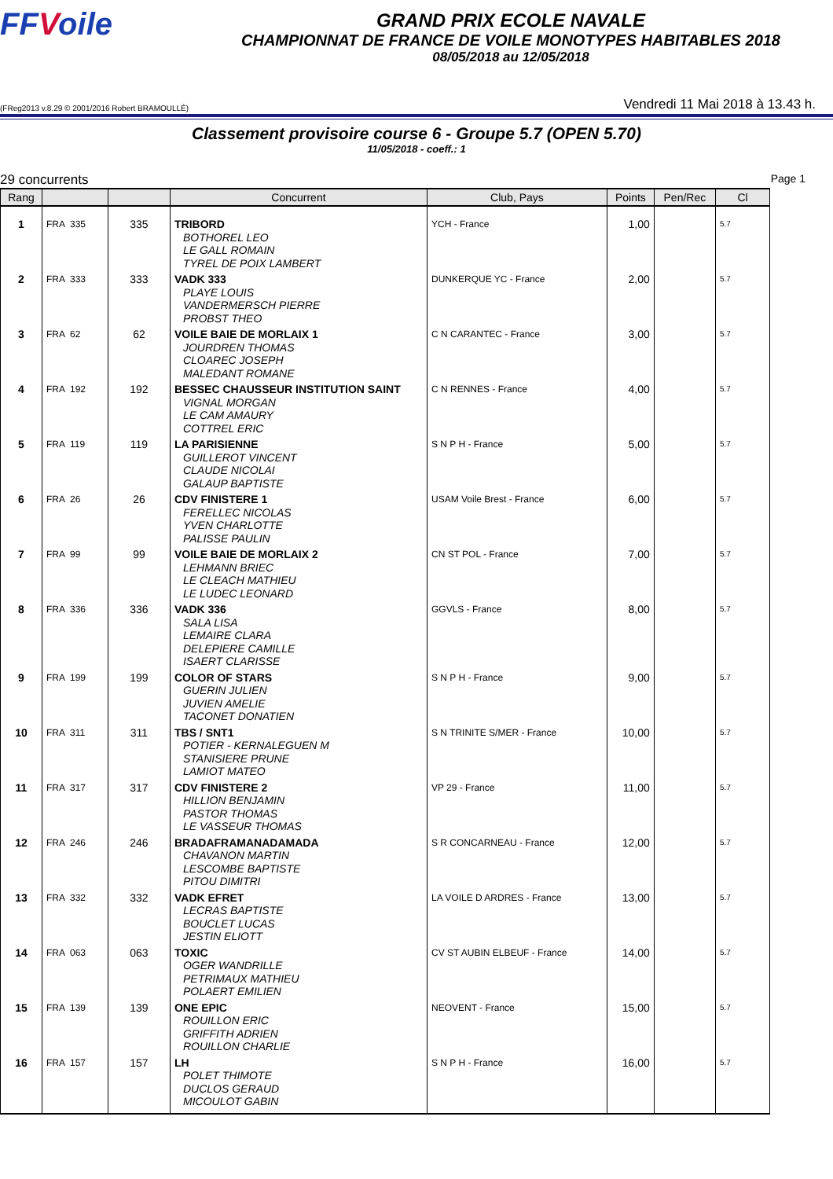FFVoile
GRAND PRIX ECOLE NAVALE
CHAMPIONNAT DE FRANCE DE VOILE MONOTYPES HABITABLES 2018
08/05/2018 au 12/05/2018
(FReg2013 v.8.29 © 2001/2016 Robert BRAMOULLÉ)
Vendredi 11 Mai 2018 à 13.43 h.
Classement provisoire course 6 - Groupe 5.7 (OPEN 5.70)
11/05/2018 - coeff.: 1
29 concurrents Page 1
| Rang | | | Concurrent | Club, Pays | Points | Pen/Rec | Cl |
| --- | --- | --- | --- | --- | --- | --- | --- |
| 1 | FRA 335 | 335 | TRIBORD BOTHOREL LEO LE GALL ROMAIN TYREL DE POIX LAMBERT | YCH - France | 1,00 | | 5.7 |
| 2 | FRA 333 | 333 | VADK 333 PLAYE LOUIS VANDERMERSCH PIERRE PROBST THEO | DUNKERQUE YC - France | 2,00 | | 5.7 |
| 3 | FRA 62 | 62 | VOILE BAIE DE MORLAIX 1 JOURDREN THOMAS CLOAREC JOSEPH MALEDANT ROMANE | C N CARANTEC - France | 3,00 | | 5.7 |
| 4 | FRA 192 | 192 | BESSEC CHAUSSEUR INSTITUTION SAINT VIGNAL MORGAN LE CAM AMAURY COTTREL ERIC | C N RENNES - France | 4,00 | | 5.7 |
| 5 | FRA 119 | 119 | LA PARISIENNE GUILLEROT VINCENT CLAUDE NICOLAI GALAUP BAPTISTE | S N P H - France | 5,00 | | 5.7 |
| 6 | FRA 26 | 26 | CDV FINISTERE 1 FERELLEC NICOLAS YVEN CHARLOTTE PALISSE PAULIN | USAM Voile Brest - France | 6,00 | | 5.7 |
| 7 | FRA 99 | 99 | VOILE BAIE DE MORLAIX 2 LEHMANN BRIEC LE CLEACH MATHIEU LE LUDEC LEONARD | CN ST POL - France | 7,00 | | 5.7 |
| 8 | FRA 336 | 336 | VADK 336 SALA LISA LEMAIRE CLARA DELEPIERE CAMILLE ISAERT CLARISSE | GGVLS - France | 8,00 | | 5.7 |
| 9 | FRA 199 | 199 | COLOR OF STARS GUERIN JULIEN JUVIEN AMELIE TACONET DONATIEN | S N P H - France | 9,00 | | 5.7 |
| 10 | FRA 311 | 311 | TBS / SNT1 POTIER - KERNALEGUEN M STANISIERE PRUNE LAMIOT MATEO | S N TRINITE S/MER - France | 10,00 | | 5.7 |
| 11 | FRA 317 | 317 | CDV FINISTERE 2 HILLION BENJAMIN PASTOR THOMAS LE VASSEUR THOMAS | VP 29 - France | 11,00 | | 5.7 |
| 12 | FRA 246 | 246 | BRADAFRAMANADAMADA CHAVANON MARTIN LESCOMBE BAPTISTE PITOU DIMITRI | S R CONCARNEAU - France | 12,00 | | 5.7 |
| 13 | FRA 332 | 332 | VADK EFRET LECRAS BAPTISTE BOUCLET LUCAS JESTIN ELIOTT | LA VOILE D ARDRES - France | 13,00 | | 5.7 |
| 14 | FRA 063 | 063 | TOXIC OGER WANDRILLE PETRIMAUX MATHIEU POLAERT EMILIEN | CV ST AUBIN ELBEUF - France | 14,00 | | 5.7 |
| 15 | FRA 139 | 139 | ONE EPIC ROUILLON ERIC GRIFFITH ADRIEN ROUILLON CHARLIE | NEOVENT - France | 15,00 | | 5.7 |
| 16 | FRA 157 | 157 | LH POLET THIMOTE DUCLOS GERAUD MICOULOT GABIN | S N P H - France | 16,00 | | 5.7 |